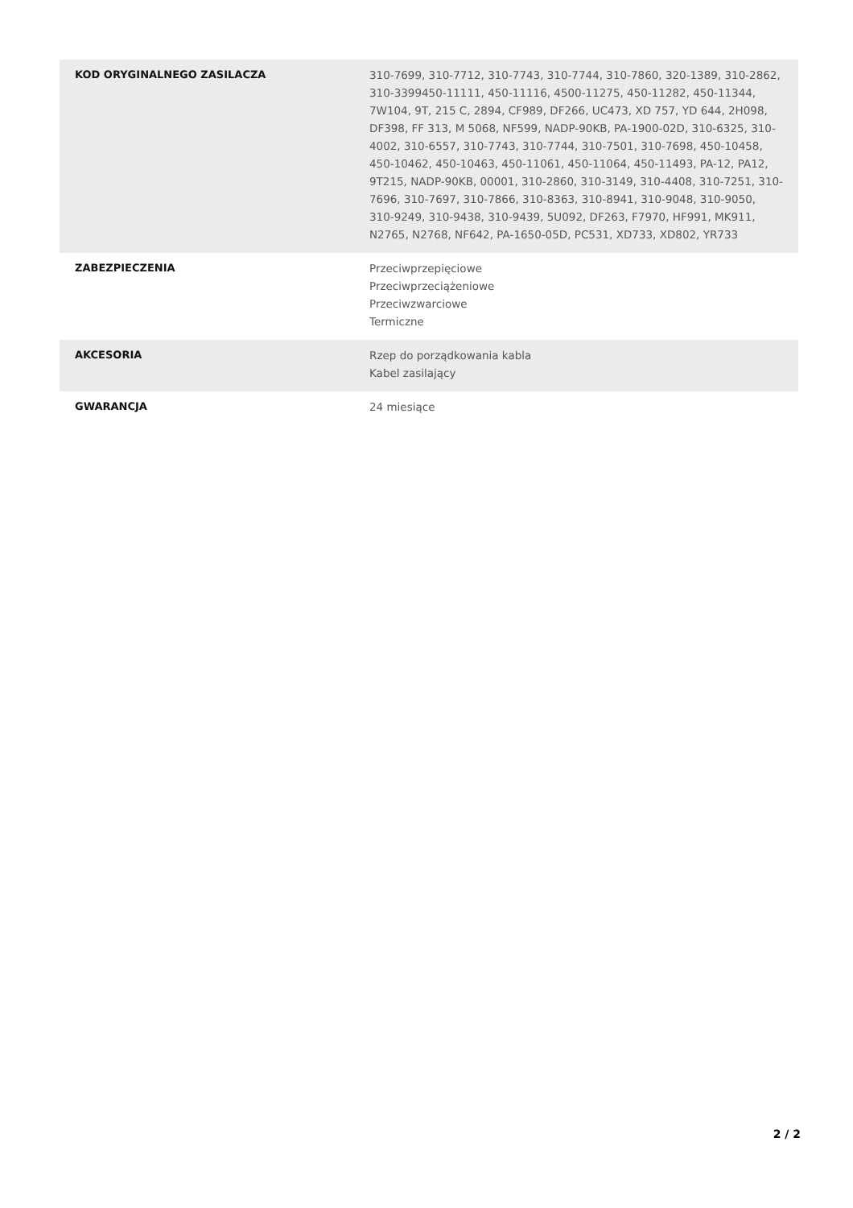| KOD ORYGINALNEGO ZASILACZA | 310-7699, 310-7712, 310-7743, 310-7744, 310-7860, 320-1389, 310-2862, 310-3399450-11111, 450-11116, 4500-11275, 450-11282, 450-11344, 7W104, 9T, 215 C, 2894, CF989, DF266, UC473, XD 757, YD 644, 2H098, DF398, FF 313, M 5068, NF599, NADP-90KB, PA-1900-02D, 310-6325, 310-4002, 310-6557, 310-7743, 310-7744, 310-7501, 310-7698, 450-10458, 450-10462, 450-10463, 450-11061, 450-11064, 450-11493, PA-12, PA12, 9T215, NADP-90KB, 00001, 310-2860, 310-3149, 310-4408, 310-7251, 310-7696, 310-7697, 310-7866, 310-8363, 310-8941, 310-9048, 310-9050, 310-9249, 310-9438, 310-9439, 5U092, DF263, F7970, HF991, MK911, N2765, N2768, NF642, PA-1650-05D, PC531, XD733, XD802, YR733 |
| ZABEZPIECZENIA | Przeciwprzepięciowe Przeciwprzeciążeniowe Przeciwzwarciowe Termiczne |
| AKCESORIA | Rzep do porządkowania kabla Kabel zasilający |
| GWARANCJA | 24 miesiące |
2 / 2